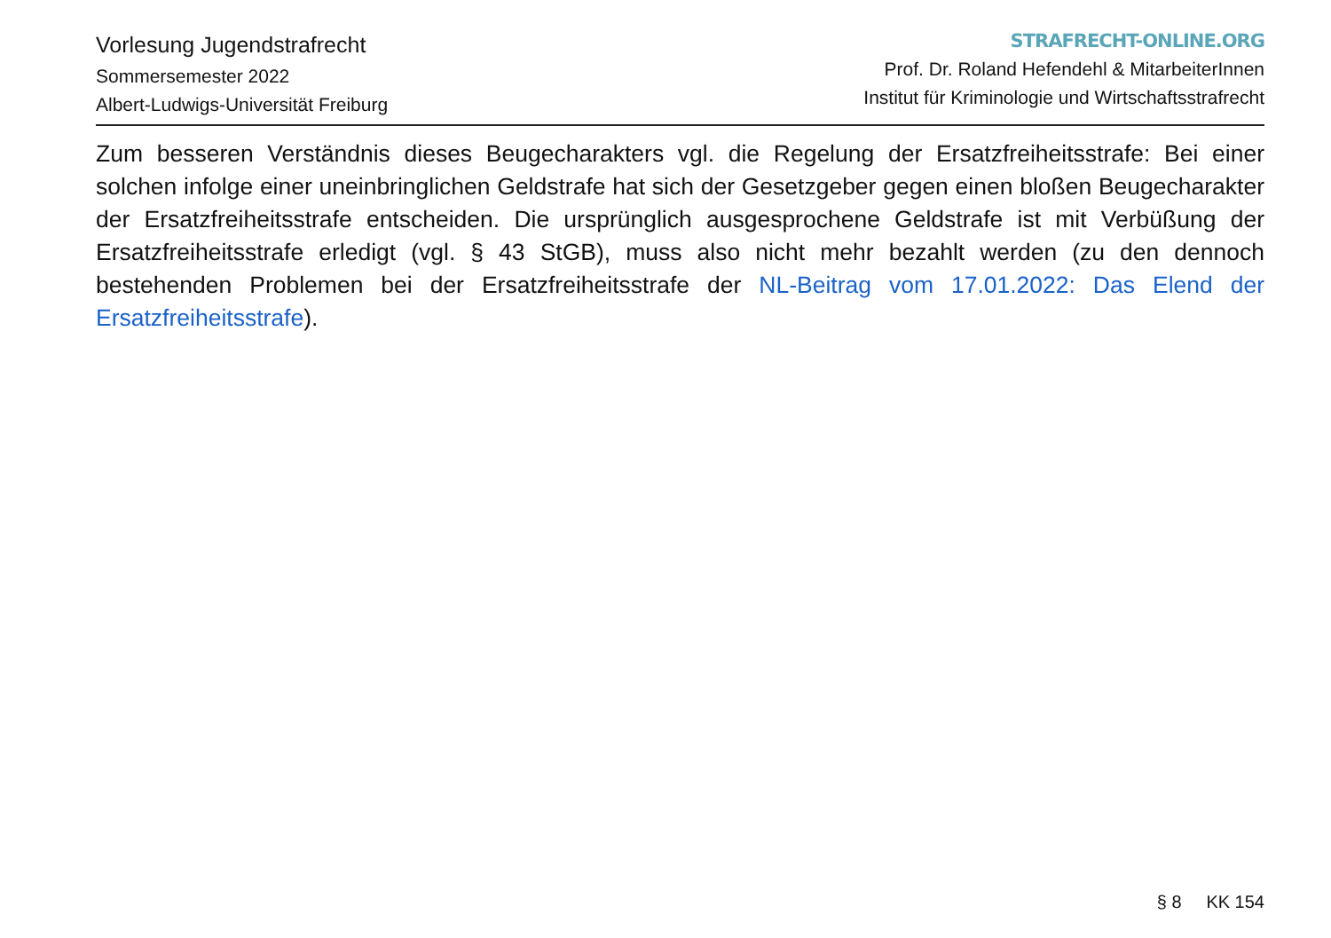Vorlesung Jugendstrafrecht
Sommersemester 2022
Albert-Ludwigs-Universität Freiburg
STRAFRECHT-ONLINE.ORG
Prof. Dr. Roland Hefendehl & MitarbeiterInnen
Institut für Kriminologie und Wirtschaftsstrafrecht
Zum besseren Verständnis dieses Beugecharakters vgl. die Regelung der Ersatzfreiheitsstrafe: Bei einer solchen infolge einer uneinbringlichen Geldstrafe hat sich der Gesetzgeber gegen einen bloßen Beugecharakter der Ersatzfreiheitsstrafe entscheiden. Die ursprünglich ausgesprochene Geldstrafe ist mit Verbüßung der Ersatzfreiheitsstrafe erledigt (vgl. § 43 StGB), muss also nicht mehr bezahlt werden (zu den dennoch bestehenden Problemen bei der Ersatzfreiheitsstrafe der NL-Beitrag vom 17.01.2022: Das Elend der Ersatzfreiheitsstrafe).
§ 8 KK 154